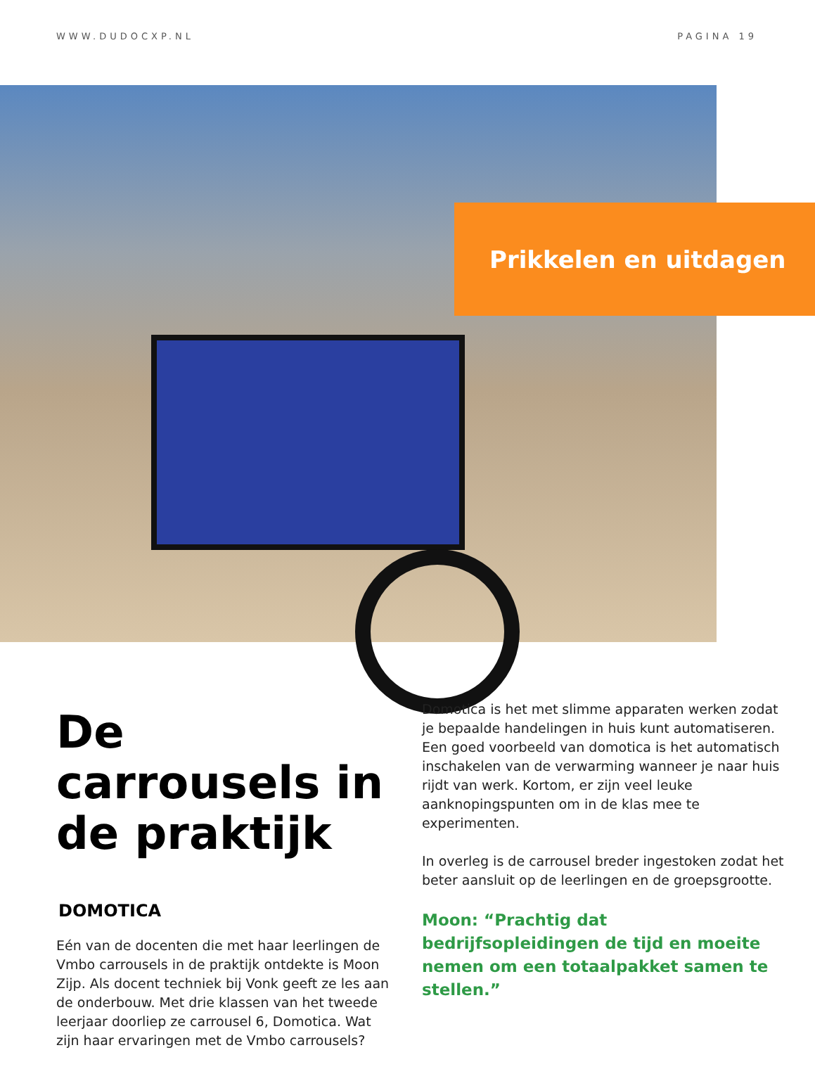WWW.DUDOCXP.NL PAGINA 19
Prikkelen en uitdagen
De carrousels in de praktijk
DOMOTICA
Eén van de docenten die met haar leerlingen de Vmbo carrousels in de praktijk ontdekte is Moon Zijp. Als docent techniek bij Vonk geeft ze les aan de onderbouw. Met drie klassen van het tweede leerjaar doorliep ze carrousel 6, Domotica. Wat zijn haar ervaringen met de Vmbo carrousels?
Domotica is het met slimme apparaten werken zodat je bepaalde handelingen in huis kunt automatiseren. Een goed voorbeeld van domotica is het automatisch inschakelen van de verwarming wanneer je naar huis rijdt van werk. Kortom, er zijn veel leuke aanknopingspunten om in de klas mee te experimenten.
In overleg is de carrousel breder ingestoken zodat het beter aansluit op de leerlingen en de groepsgrootte.
Moon: “Prachtig dat bedrijfsopleidingen de tijd en moeite nemen om een totaalpakket samen te stellen.”